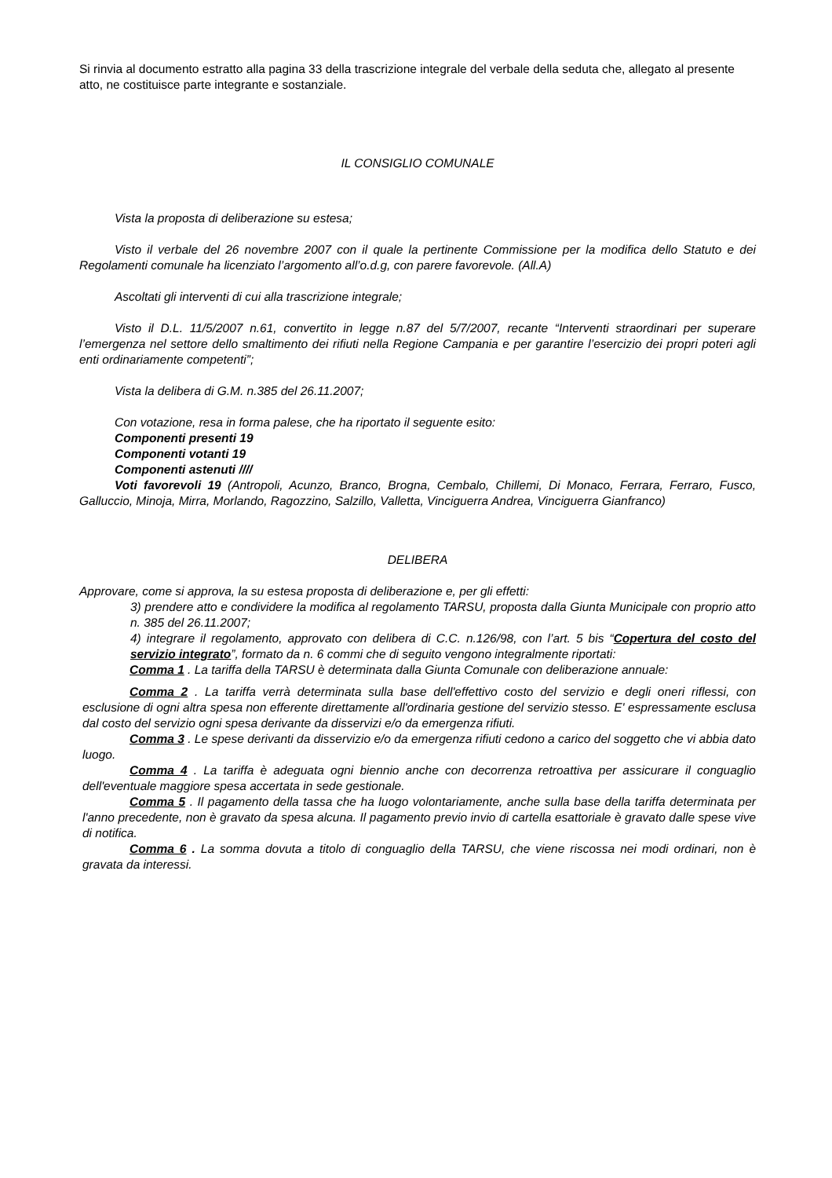Si rinvia al documento estratto alla pagina 33 della trascrizione integrale del verbale della seduta che, allegato al presente atto, ne costituisce parte integrante e sostanziale.
IL CONSIGLIO COMUNALE
Vista la proposta di deliberazione su estesa;
Visto il verbale del 26 novembre 2007 con il quale la pertinente Commissione per la modifica dello Statuto e dei Regolamenti comunale ha licenziato l’argomento all’o.d.g, con parere favorevole. (All.A)
Ascoltati gli interventi di cui alla trascrizione integrale;
Visto il D.L. 11/5/2007 n.61, convertito in legge n.87 del 5/7/2007, recante “Interventi straordinari per superare l’emergenza nel settore dello smaltimento dei rifiuti nella Regione Campania e per garantire l’esercizio dei propri poteri agli enti ordinariamente competenti”;
Vista la delibera di G.M. n.385 del 26.11.2007;
Con votazione, resa in forma palese, che ha riportato il seguente esito:
Componenti presenti 19
Componenti votanti 19
Componenti astenuti ////
Voti favorevoli 19 (Antropoli, Acunzo, Branco, Brogna, Cembalo, Chillemi, Di Monaco, Ferrara, Ferraro, Fusco, Galluccio, Minoja, Mirra, Morlando, Ragozzino, Salzillo, Valletta, Vinciguerra Andrea, Vinciguerra Gianfranco)
DELIBERA
Approvare, come si approva, la su estesa proposta di deliberazione e, per gli effetti:
3) prendere atto e condividere la modifica al regolamento TARSU, proposta dalla Giunta Municipale con proprio atto n. 385 del 26.11.2007;
4) integrare il regolamento, approvato con delibera di C.C. n.126/98, con l’art. 5 bis “Copertura del costo del servizio integrato”, formato da n. 6 commi che di seguito vengono integralmente riportati:
Comma 1 . La tariffa della TARSU è determinata dalla Giunta Comunale con deliberazione annuale:
Comma 2 . La tariffa verrà determinata sulla base dell'effettivo costo del servizio e degli oneri riflessi, con esclusione di ogni altra spesa non efferente direttamente all'ordinaria gestione del servizio stesso. E' espressamente esclusa dal costo del servizio ogni spesa derivante da disservizi e/o da emergenza rifiuti.
Comma 3 . Le spese derivanti da disservizio e/o da emergenza rifiuti cedono a carico del soggetto che vi abbia dato luogo.
Comma 4 . La tariffa è adeguata ogni biennio anche con decorrenza retroattiva per assicurare il conguaglio dell'eventuale maggiore spesa accertata in sede gestionale.
Comma 5 . Il pagamento della tassa che ha luogo volontariamente, anche sulla base della tariffa determinata per l'anno precedente, non è gravato da spesa alcuna. Il pagamento previo invio di cartella esattoriale è gravato dalle spese vive di notifica.
Comma 6 . La somma dovuta a titolo di conguaglio della TARSU, che viene riscossa nei modi ordinari, non è gravata da interessi.